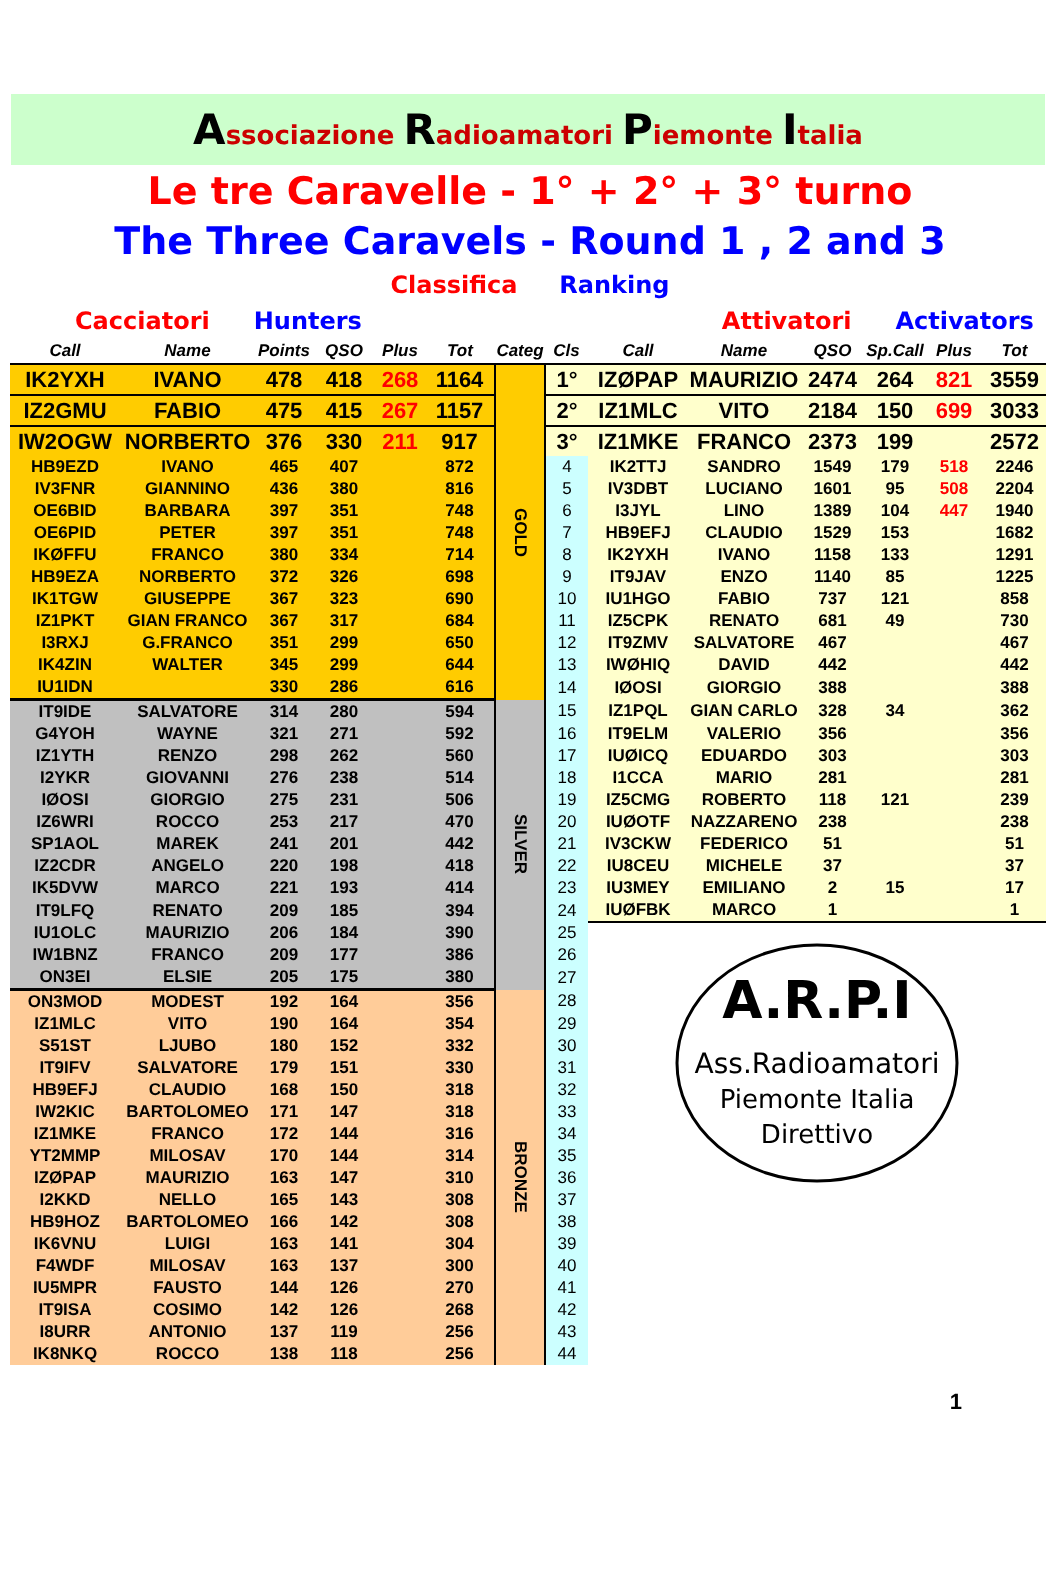Associazione Radioamatori Piemonte Italia
Le tre Caravelle - 1° + 2° + 3° turno
The Three Caravels - Round 1 , 2 and 3
Classifica Ranking
Cacciatori Hunters Attivatori Activators
| Call | Name | Points | QSO | Plus | Tot | Categ | Cls | Call | Name | QSO | Sp.Call | Plus | Tot |
| --- | --- | --- | --- | --- | --- | --- | --- | --- | --- | --- | --- | --- | --- |
| IK2YXH | IVANO | 478 | 418 | 268 | 1164 | GOLD | 1° | IZØPAP | MAURIZIO | 2474 | 264 | 821 | 3559 |
| IZ2GMU | FABIO | 475 | 415 | 267 | 1157 | | 2° | IZ1MLC | VITO | 2184 | 150 | 699 | 3033 |
| IW2OGW | NORBERTO | 376 | 330 | 211 | 917 | | 3° | IZ1MKE | FRANCO | 2373 | 199 | | 2572 |
| HB9EZD | IVANO | 465 | 407 | | 872 | | 4 | IK2TTJ | SANDRO | 1549 | 179 | 518 | 2246 |
| IV3FNR | GIANNINO | 436 | 380 | | 816 | | 5 | IV3DBT | LUCIANO | 1601 | 95 | 508 | 2204 |
| OE6BID | BARBARA | 397 | 351 | | 748 | | 6 | I3JYL | LINO | 1389 | 104 | 447 | 1940 |
| OE6PID | PETER | 397 | 351 | | 748 | | 7 | HB9EFJ | CLAUDIO | 1529 | 153 | | 1682 |
| IKØFFU | FRANCO | 380 | 334 | | 714 | | 8 | IK2YXH | IVANO | 1158 | 133 | | 1291 |
| HB9EZA | NORBERTO | 372 | 326 | | 698 | | 9 | IT9JAV | ENZO | 1140 | 85 | | 1225 |
| IK1TGW | GIUSEPPE | 367 | 323 | | 690 | | 10 | IU1HGO | FABIO | 737 | 121 | | 858 |
| IZ1PKT | GIAN FRANCO | 367 | 317 | | 684 | | 11 | IZ5CPK | RENATO | 681 | 49 | | 730 |
| I3RXJ | G.FRANCO | 351 | 299 | | 650 | | 12 | IT9ZMV | SALVATORE | 467 | | | 467 |
| IK4ZIN | WALTER | 345 | 299 | | 644 | | 13 | IWØHIQ | DAVID | 442 | | | 442 |
| IU1IDN | | 330 | 286 | | 616 | | 14 | IØOSI | GIORGIO | 388 | | | 388 |
| IT9IDE | SALVATORE | 314 | 280 | | 594 | SILVER | 15 | IZ1PQL | GIAN CARLO | 328 | 34 | | 362 |
| G4YOH | WAYNE | 321 | 271 | | 592 | | 16 | IT9ELM | VALERIO | 356 | | | 356 |
| IZ1YTH | RENZO | 298 | 262 | | 560 | | 17 | IUØICQ | EDUARDO | 303 | | | 303 |
| I2YKR | GIOVANNI | 276 | 238 | | 514 | | 18 | I1CCA | MARIO | 281 | | | 281 |
| IØOSI | GIORGIO | 275 | 231 | | 506 | | 19 | IZ5CMG | ROBERTO | 118 | 121 | | 239 |
| IZ6WRI | ROCCO | 253 | 217 | | 470 | | 20 | IUØOTF | NAZZARENO | 238 | | | 238 |
| SP1AOL | MAREK | 241 | 201 | | 442 | | 21 | IV3CKW | FEDERICO | 51 | | | 51 |
| IZ2CDR | ANGELO | 220 | 198 | | 418 | | 22 | IU8CEU | MICHELE | 37 | | | 37 |
| IK5DVW | MARCO | 221 | 193 | | 414 | | 23 | IU3MEY | EMILIANO | 2 | 15 | | 17 |
| IT9LFQ | RENATO | 209 | 185 | | 394 | | 24 | IUØFBK | MARCO | 1 | | | 1 |
| IU1OLC | MAURIZIO | 206 | 184 | | 390 | | 25 | A.R.P.I Ass.Radioamatori Piemonte Italia Direttivo | | | | | |
| IW1BNZ | FRANCO | 209 | 177 | | 386 | | 26 | | | | | | |
| ON3EI | ELSIE | 205 | 175 | | 380 | | 27 | | | | | | |
| ON3MOD | MODEST | 192 | 164 | | 356 | BRONZE | 28 | | | | | | |
| IZ1MLC | VITO | 190 | 164 | | 354 | | 29 | | | | | | |
| S51ST | LJUBO | 180 | 152 | | 332 | | 30 | | | | | | |
| IT9IFV | SALVATORE | 179 | 151 | | 330 | | 31 | | | | | | |
| HB9EFJ | CLAUDIO | 168 | 150 | | 318 | | 32 | | | | | | |
| IW2KIC | BARTOLOMEO | 171 | 147 | | 318 | | 33 | | | | | | |
| IZ1MKE | FRANCO | 172 | 144 | | 316 | | 34 | | | | | | |
| YT2MMP | MILOSAV | 170 | 144 | | 314 | | 35 | | | | | | |
| IZØPAP | MAURIZIO | 163 | 147 | | 310 | | 36 | | | | | | |
| I2KKD | NELLO | 165 | 143 | | 308 | | 37 | | | | | | |
| HB9HOZ | BARTOLOMEO | 166 | 142 | | 308 | | 38 | | | | | | |
| IK6VNU | LUIGI | 163 | 141 | | 304 | | 39 | | | | | | |
| F4WDF | MILOSAV | 163 | 137 | | 300 | | 40 | | | | | | |
| IU5MPR | FAUSTO | 144 | 126 | | 270 | | 41 | | | | | | |
| IT9ISA | COSIMO | 142 | 126 | | 268 | | 42 | | | | | | |
| I8URR | ANTONIO | 137 | 119 | | 256 | | 43 | | | | | | |
| IK8NKQ | ROCCO | 138 | 118 | | 256 | | 44 | | | | | | |
1